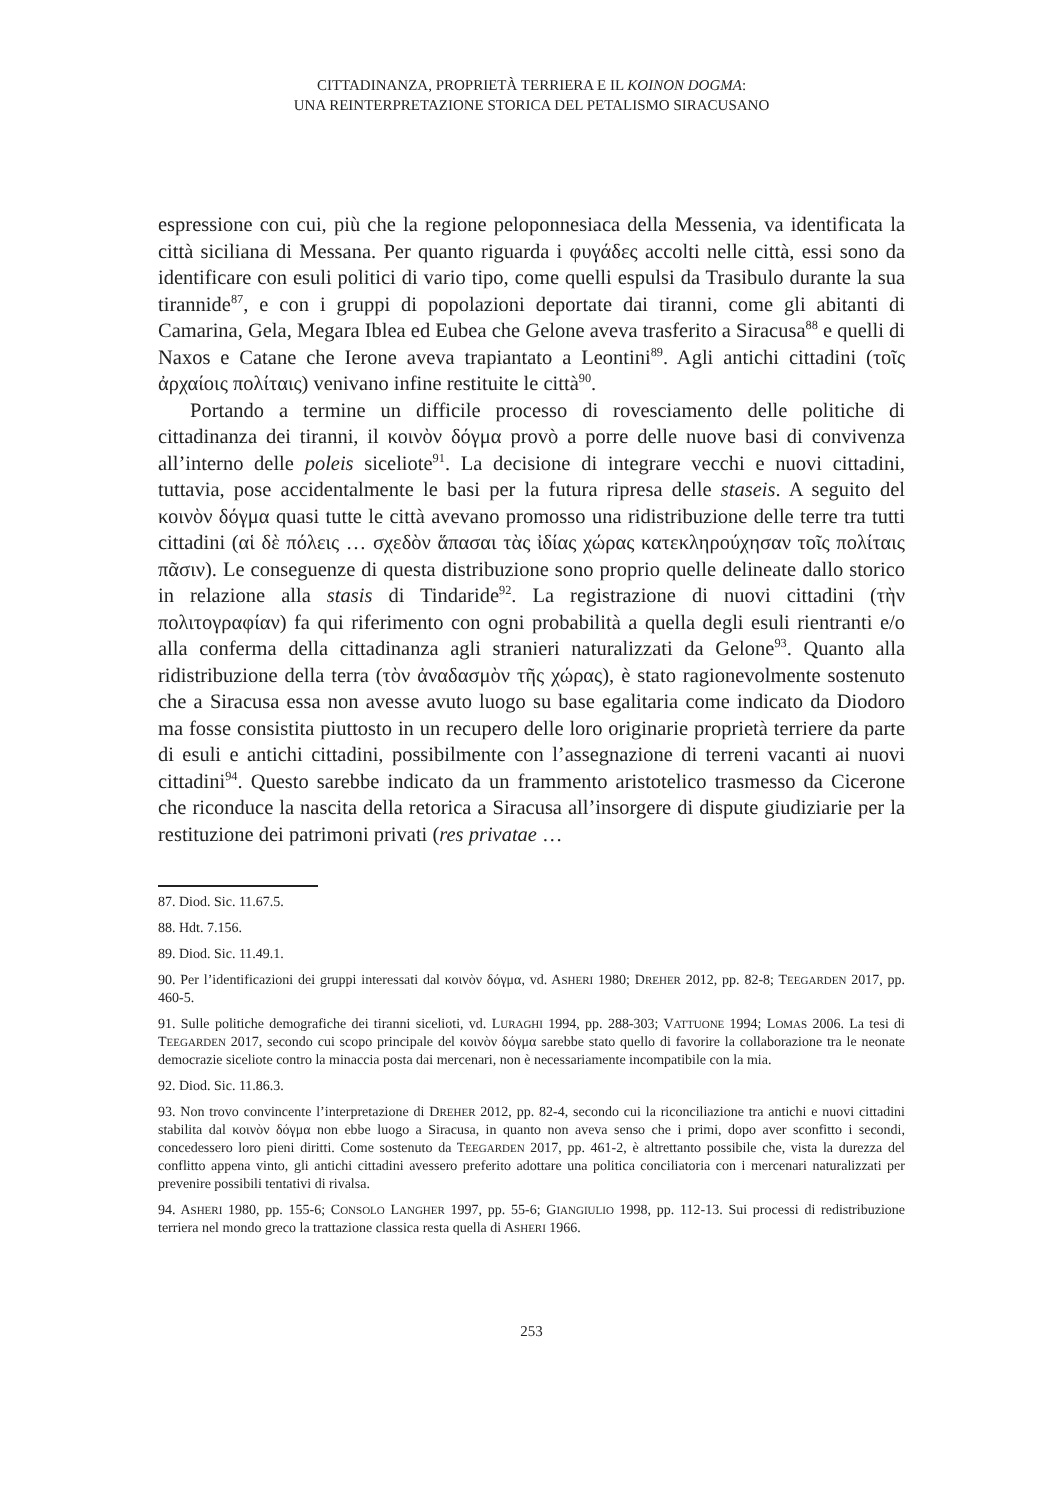CITTADINANZA, PROPRIETÀ TERRIERA E IL KOINON DOGMA:
UNA REINTERPRETAZIONE STORICA DEL PETALISMO SIRACUSANO
espressione con cui, più che la regione peloponnesiaca della Messenia, va identificata la città siciliana di Messana. Per quanto riguarda i φυγάδες accolti nelle città, essi sono da identificare con esuli politici di vario tipo, come quelli espulsi da Trasibulo durante la sua tirannide<sup>87</sup>, e con i gruppi di popolazioni deportate dai tiranni, come gli abitanti di Camarina, Gela, Megara Iblea ed Eubea che Gelone aveva trasferito a Siracusa<sup>88</sup> e quelli di Naxos e Catane che Ierone aveva trapiantato a Leontini<sup>89</sup>. Agli antichi cittadini (τοῖς ἀρχαίοις πολίταις) venivano infine restituite le città<sup>90</sup>.
Portando a termine un difficile processo di rovesciamento delle politiche di cittadinanza dei tiranni, il κοινὸν δόγμα provò a porre delle nuove basi di convivenza all’interno delle poleis siceliote<sup>91</sup>. La decisione di integrare vecchi e nuovi cittadini, tuttavia, pose accidentalmente le basi per la futura ripresa delle staseis. A seguito del κοινὸν δόγμα quasi tutte le città avevano promosso una ridistribuzione delle terre tra tutti cittadini (αἱ δὲ πόλεις … σχεδὸν ἅπασαι τὰς ἰδίας χώρας κατεκληρούχησαν τοῖς πολίταις πᾶσιν). Le conseguenze di questa distribuzione sono proprio quelle delineate dallo storico in relazione alla stasis di Tindaride<sup>92</sup>. La registrazione di nuovi cittadini (τὴν πολιτογραφίαν) fa qui riferimento con ogni probabilità a quella degli esuli rientranti e/o alla conferma della cittadinanza agli stranieri naturalizzati da Gelone<sup>93</sup>. Quanto alla ridistribuzione della terra (τὸν ἀναδασμὸν τῆς χώρας), è stato ragionevolmente sostenuto che a Siracusa essa non avesse avuto luogo su base egalitaria come indicato da Diodoro ma fosse consistita piuttosto in un recupero delle loro originarie proprietà terriere da parte di esuli e antichi cittadini, possibilmente con l’assegnazione di terreni vacanti ai nuovi cittadini<sup>94</sup>. Questo sarebbe indicato da un frammento aristotelico trasmesso da Cicerone che riconduce la nascita della retorica a Siracusa all’insorgere di dispute giudiziarie per la restituzione dei patrimoni privati (res privatae …
87. Diod. Sic. 11.67.5.
88. Hdt. 7.156.
89. Diod. Sic. 11.49.1.
90. Per l’identificazioni dei gruppi interessati dal κοινὸν δόγμα, vd. ASHERI 1980; DREHER 2012, pp. 82-8; TEEGARDEN 2017, pp. 460-5.
91. Sulle politiche demografiche dei tiranni sicelioti, vd. LURAGHI 1994, pp. 288-303; VATTUONE 1994; LOMAS 2006. La tesi di TEEGARDEN 2017, secondo cui scopo principale del κοινὸν δόγμα sarebbe stato quello di favorire la collaborazione tra le neonate democrazie siceliote contro la minaccia posta dai mercenari, non è necessariamente incompatibile con la mia.
92. Diod. Sic. 11.86.3.
93. Non trovo convincente l’interpretazione di DREHER 2012, pp. 82-4, secondo cui la riconciliazione tra antichi e nuovi cittadini stabilita dal κοινὸν δόγμα non ebbe luogo a Siracusa, in quanto non aveva senso che i primi, dopo aver sconfitto i secondi, concedessero loro pieni diritti. Come sostenuto da TEEGARDEN 2017, pp. 461-2, è altrettanto possibile che, vista la durezza del conflitto appena vinto, gli antichi cittadini avessero preferito adottare una politica conciliatoria con i mercenari naturalizzati per prevenire possibili tentativi di rivalsa.
94. ASHERI 1980, pp. 155-6; CONSOLO LANGHER 1997, pp. 55-6; GIANGIULIO 1998, pp. 112-13. Sui processi di redistribuzione terriera nel mondo greco la trattazione classica resta quella di ASHERI 1966.
253